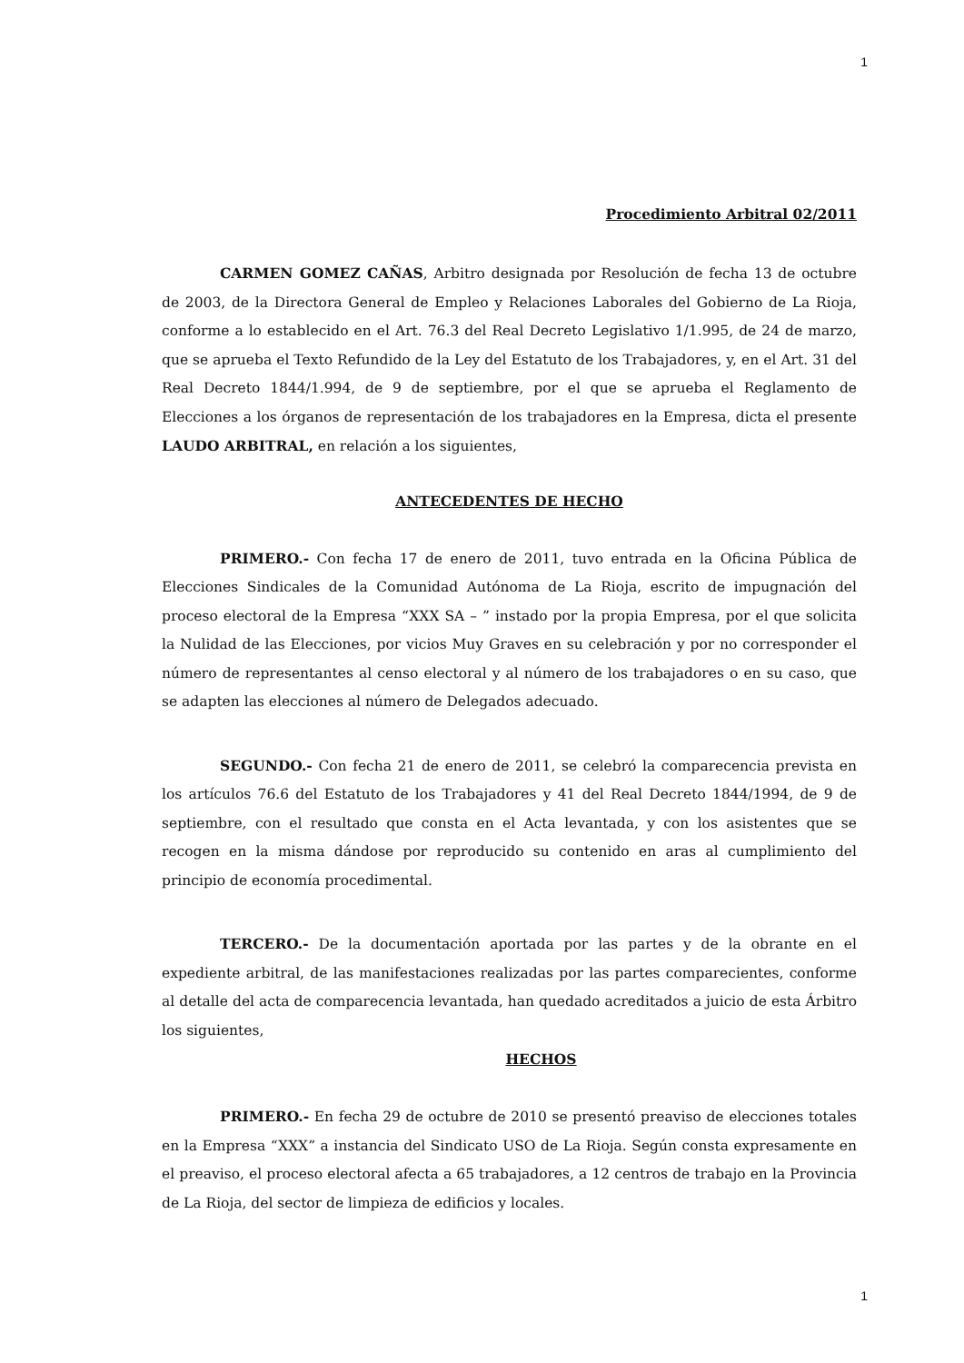1
Procedimiento Arbitral 02/2011
CARMEN GOMEZ CAÑAS, Arbitro designada por Resolución de fecha 13 de octubre de 2003, de la Directora General de Empleo y Relaciones Laborales del Gobierno de La Rioja, conforme a lo establecido en el Art. 76.3 del Real Decreto Legislativo 1/1.995, de 24 de marzo, que se aprueba el Texto Refundido de la Ley del Estatuto de los Trabajadores, y, en el Art. 31 del Real Decreto 1844/1.994, de 9 de septiembre, por el que se aprueba el Reglamento de Elecciones a los órganos de representación de los trabajadores en la Empresa, dicta el presente LAUDO ARBITRAL, en relación a los siguientes,
ANTECEDENTES DE HECHO
PRIMERO.- Con fecha 17 de enero de 2011, tuvo entrada en la Oficina Pública de Elecciones Sindicales de la Comunidad Autónoma de La Rioja, escrito de impugnación del proceso electoral de la Empresa “XXX SA – ” instado por la propia Empresa, por el que solicita la Nulidad de las Elecciones, por vicios Muy Graves en su celebración y por no corresponder el número de representantes al censo electoral y al número de los trabajadores o en su caso, que se adapten las elecciones al número de Delegados adecuado.
SEGUNDO.- Con fecha 21 de enero de 2011, se celebró la comparecencia prevista en los artículos 76.6 del Estatuto de los Trabajadores y 41 del Real Decreto 1844/1994, de 9 de septiembre, con el resultado que consta en el Acta levantada, y con los asistentes que se recogen en la misma dándose por reproducido su contenido en aras al cumplimiento del principio de economía procedimental.
TERCERO.- De la documentación aportada por las partes y de la obrante en el expediente arbitral, de las manifestaciones realizadas por las partes comparecientes, conforme al detalle del acta de comparecencia levantada, han quedado acreditados a juicio de esta Árbitro los siguientes,
HECHOS
PRIMERO.- En fecha 29 de octubre de 2010 se presentó preaviso de elecciones totales en la Empresa “XXX” a instancia del Sindicato USO de La Rioja. Según consta expresamente en el preaviso, el proceso electoral afecta a 65 trabajadores, a 12 centros de trabajo en la Provincia de La Rioja, del sector de limpieza de edificios y locales.
1